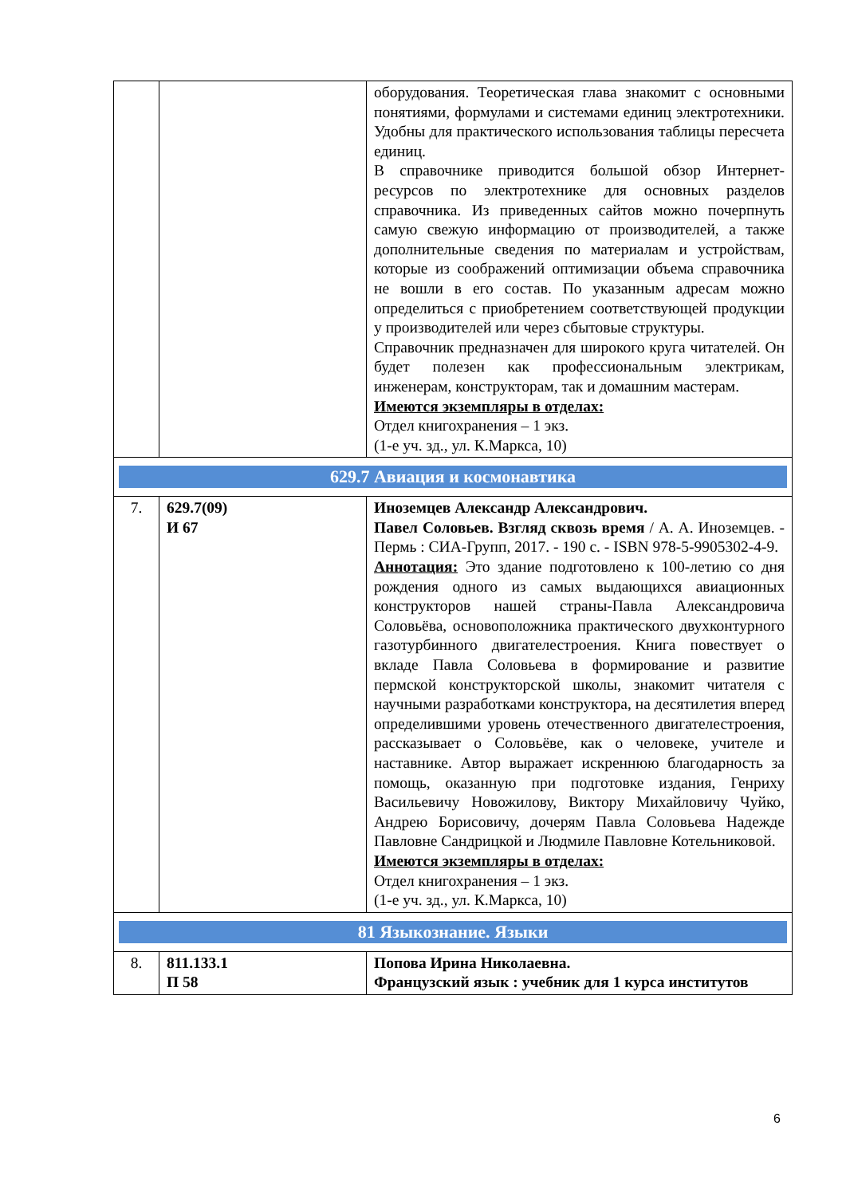| | | оборудования. Теоретическая глава знакомит с основными понятиями, формулами и системами единиц электротехники. Удобны для практического использования таблицы пересчета единиц. В справочнике приводится большой обзор Интернет-ресурсов по электротехнике для основных разделов справочника. Из приведенных сайтов можно почерпнуть самую свежую информацию от производителей, а также дополнительные сведения по материалам и устройствам, которые из соображений оптимизации объема справочника не вошли в его состав. По указанным адресам можно определиться с приобретением соответствующей продукции у производителей или через сбытовые структуры. Справочник предназначен для широкого круга читателей. Он будет полезен как профессиональным электрикам, инженерам, конструкторам, так и домашним мастерам. Имеются экземпляры в отделах: Отдел книгохранения – 1 экз. (1-е уч. зд., ул. К.Маркса, 10) |
| 629.7 Авиация и космонавтика | | |
| 7. | 629.7(09) И 67 | Иноземцев Александр Александрович. Павел Соловьев. Взгляд сквозь время / А. А. Иноземцев. - Пермь : СИА-Групп, 2017. - 190 с. - ISBN 978-5-9905302-4-9. Аннотация: Это здание подготовлено к 100-летию со дня рождения одного из самых выдающихся авиационных конструкторов нашей страны-Павла Александровича Соловьёва, основоположника практического двухконтурного газотурбинного двигателестроения. Книга повествует о вкладе Павла Соловьева в формирование и развитие пермской конструкторской школы, знакомит читателя с научными разработками конструктора, на десятилетия вперед определившими уровень отечественного двигателестроения, рассказывает о Соловьёве, как о человеке, учителе и наставнике. Автор выражает искреннюю благодарность за помощь, оказанную при подготовке издания, Генриху Васильевичу Новожилову, Виктору Михайловичу Чуйко, Андрею Борисовичу, дочерям Павла Соловьева Надежде Павловне Сандрицкой и Людмиле Павловне Котельниковой. Имеются экземпляры в отделах: Отдел книгохранения – 1 экз. (1-е уч. зд., ул. К.Маркса, 10) |
| 81 Языкознание. Языки | | |
| 8. | 811.133.1 П 58 | Попова Ирина Николаевна. Французский язык : учебник для 1 курса институтов |
6